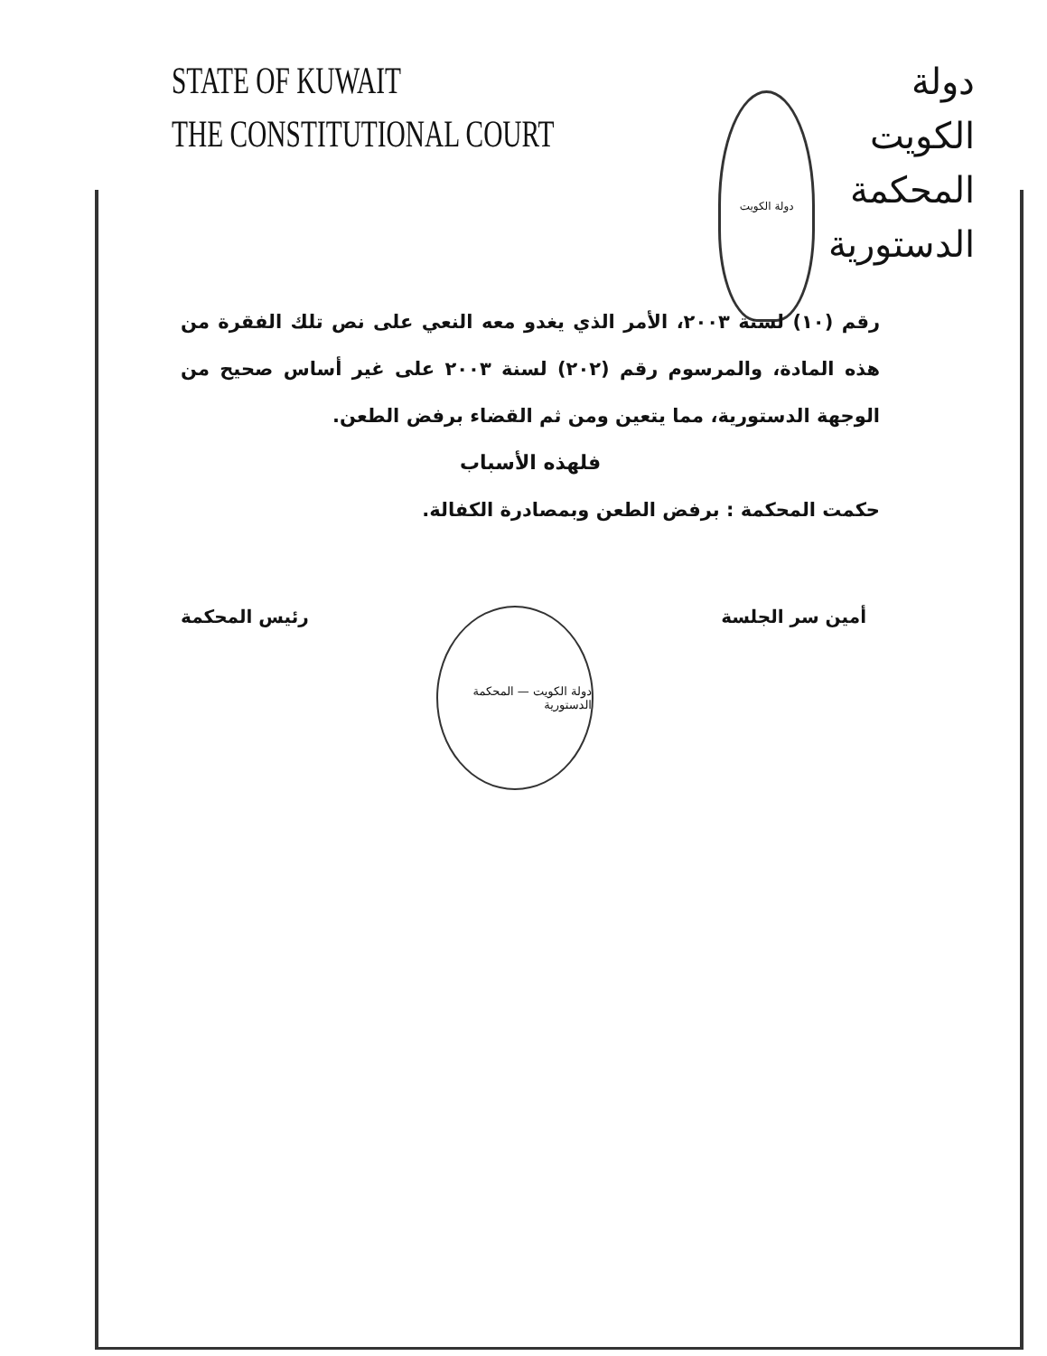STATE OF KUWAIT
THE CONSTITUTIONAL COURT
دولة الكويت
دولة الكويت
المحكمة الدستورية
رقم (١٠) لسنة ٢٠٠٣، الأمر الذي يغدو معه النعي على نص تلك الفقرة من هذه المادة، والمرسوم رقم (٢٠٢) لسنة ٢٠٠٣ على غير أساس صحيح من الوجهة الدستورية، مما يتعين ومن ثم القضاء برفض الطعن.
فلهذه الأسباب
حكمت المحكمة : برفض الطعن وبمصادرة الكفالة.
أمين سر الجلسة
دولة الكويت — المحكمة الدستورية
رئيس المحكمة